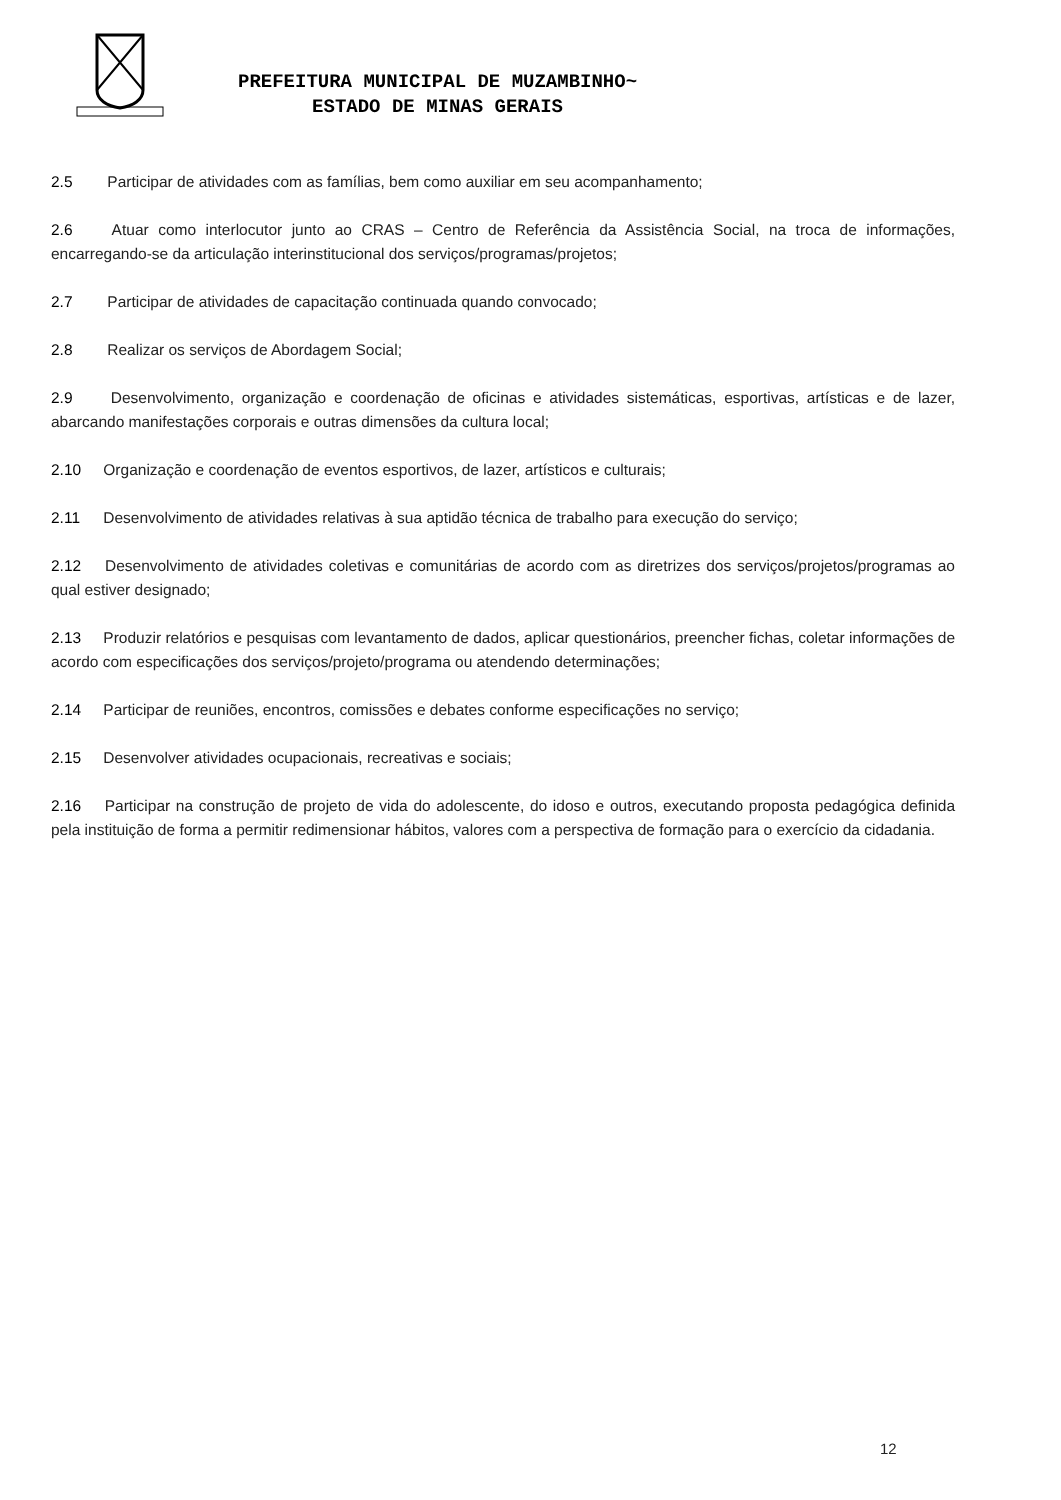PREFEITURA MUNICIPAL DE MUZAMBINHO~
ESTADO DE MINAS GERAIS
2.5 Participar de atividades com as famílias, bem como auxiliar em seu acompanhamento;
2.6 Atuar como interlocutor junto ao CRAS – Centro de Referência da Assistência Social, na troca de informações, encarregando-se da articulação interinstitucional dos serviços/programas/projetos;
2.7 Participar de atividades de capacitação continuada quando convocado;
2.8 Realizar os serviços de Abordagem Social;
2.9 Desenvolvimento, organização e coordenação de oficinas e atividades sistemáticas, esportivas, artísticas e de lazer, abarcando manifestações corporais e outras dimensões da cultura local;
2.10 Organização e coordenação de eventos esportivos, de lazer, artísticos e culturais;
2.11 Desenvolvimento de atividades relativas à sua aptidão técnica de trabalho para execução do serviço;
2.12 Desenvolvimento de atividades coletivas e comunitárias de acordo com as diretrizes dos serviços/projetos/programas ao qual estiver designado;
2.13 Produzir relatórios e pesquisas com levantamento de dados, aplicar questionários, preencher fichas, coletar informações de acordo com especificações dos serviços/projeto/programa ou atendendo determinações;
2.14 Participar de reuniões, encontros, comissões e debates conforme especificações no serviço;
2.15 Desenvolver atividades ocupacionais, recreativas e sociais;
2.16 Participar na construção de projeto de vida do adolescente, do idoso e outros, executando proposta pedagógica definida pela instituição de forma a permitir redimensionar hábitos, valores com a perspectiva de formação para o exercício da cidadania.
12